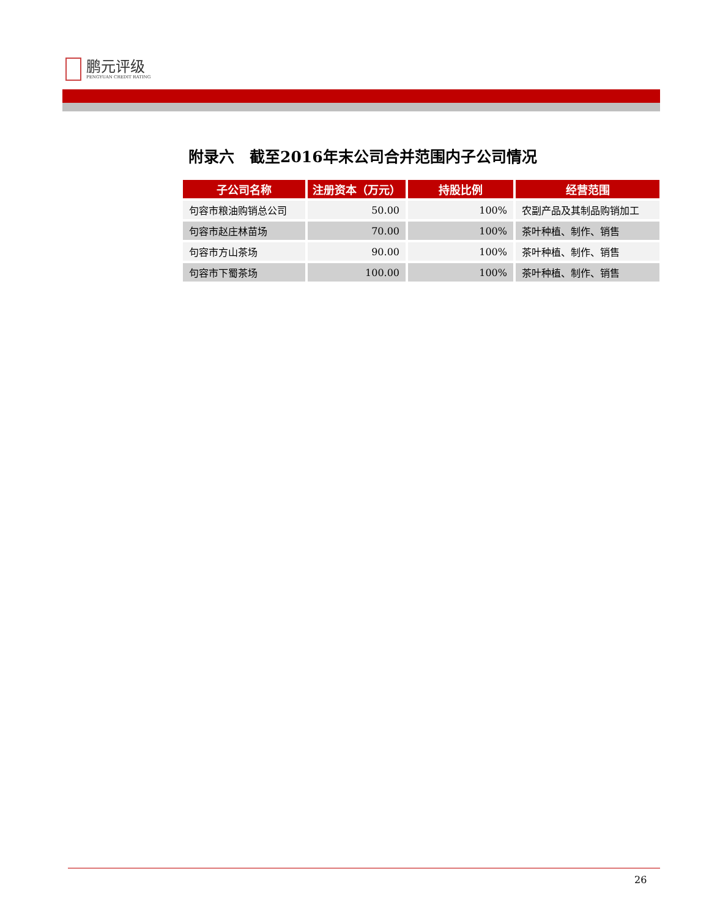鹏元评级
PENGYUAN CREDIT RATING
附录六　截至2016年末公司合并范围内子公司情况
| 子公司名称 | 注册资本（万元） | 持股比例 | 经营范围 |
| --- | --- | --- | --- |
| 句容市粮油购销总公司 | 50.00 | 100% | 农副产品及其制品购销加工 |
| 句容市赵庄林苗场 | 70.00 | 100% | 茶叶种植、制作、销售 |
| 句容市方山茶场 | 90.00 | 100% | 茶叶种植、制作、销售 |
| 句容市下蜀茶场 | 100.00 | 100% | 茶叶种植、制作、销售 |
26